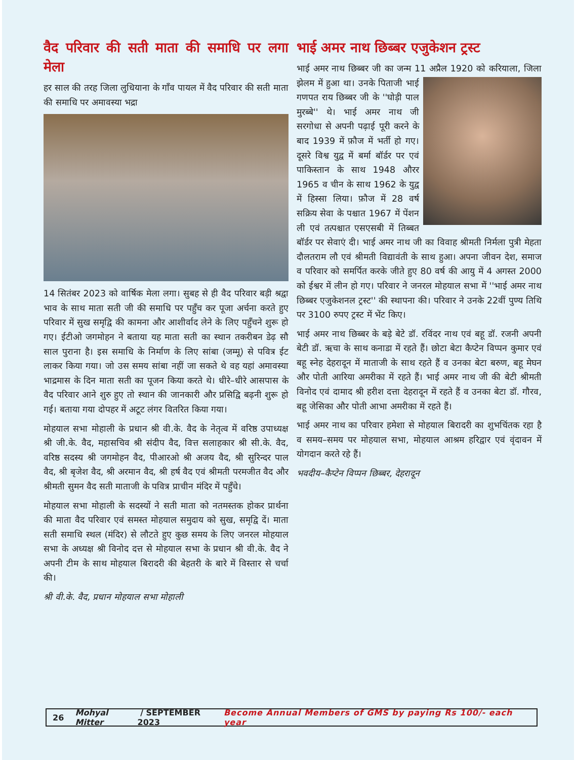वैद परिवार की सती माता की समाधि पर लगा मेला
हर साल की तरह जिला लुधियाना के गाँव पायल में वैद परिवार की सती माता की समाधि पर अमावस्या भद्रा
14 सितंबर 2023 को वार्षिक मेला लगा। सुबह से ही वैद परिवार बड़ी श्रद्वा भाव के साथ माता सती जी की समाधि पर पहुँच कर पूजा अर्चना करते हुए परिवार में सुख समृद्वि की कामना और आशीर्वाद लेने के लिए पहुँचने शुरू हो गए। ईटीओ जगमोहन ने बताया यह माता सती का स्थान तकरीबन डेढ़ सौ साल पुराना है। इस समाधि के निर्माण के लिए सांबा (जम्मू) से पवित्र ईट लाकर किया गया। जो उस समय सांबा नहीं जा सकते थे वह यहां अमावस्या भाद्रमास के दिन माता सती का पूजन किया करते थे। धीरे–धीरे आसपास के वैद परिवार आने शुरु हुए तो स्थान की जानकारी और प्रसिद्वि बढ़नी शुरू हो गई। बताया गया दोपहर में अटूट लंगर वितरित किया गया।
मोहयाल सभा मोहाली के प्रधान श्री वी.के. वैद के नेतृत्व में वरिष्ठ उपाध्यक्ष श्री जी.के. वैद, महासचिव श्री संदीप वैद, वित्त सलाहकार श्री सी.के. वैद, वरिष्ठ सदस्य श्री जगमोहन वैद, पीआरओ श्री अजय वैद, श्री सुरिन्दर पाल वैद, श्री बृजेश वैद, श्री अरमान वैद, श्री हर्ष वैद एवं श्रीमती परमजीत वैद और श्रीमती सुमन वैद सती माताजी के पवित्र प्राचीन मंदिर में पहुँचे।
मोहयाल सभा मोहाली के सदस्यों ने सती माता को नतमस्तक होकर प्रार्थना की माता वैद परिवार एवं समस्त मोहयाल समुदाय को सुख, समृद्वि दें। माता सती समाधि स्थल (मंदिर) से लौटते हुए कुछ समय के लिए जनरल मोहयाल सभा के अध्यक्ष श्री विनोद दत्त से मोहयाल सभा के प्रधान श्री वी.के. वैद ने अपनी टीम के साथ मोहयाल बिरादरी की बेहतरी के बारे में विस्तार से चर्चा की।
श्री वी.के. वैद, प्रधान मोहयाल सभा मोहाली
भाई अमर नाथ छिब्बर एजुकेशन ट्रस्ट
भाई अमर नाथ छिब्बर जी का जन्म 11 अप्रैल 1920 को करियाला, जिला झेलम में हुआ था। उनके पिताजी भाई गणपत राय छिब्बर जी के ''घोड़ी पाल मुरब्बे'' थे। भाई अमर नाथ जी सरगोधा से अपनी पढ़ाई पूरी करने के बाद 1939 में फ़ौज में भर्ती हो गए। दूसरे विश्व युद्व में बर्मा बॉर्डर पर एवं पाकिस्तान के साथ 1948 औरर 1965 व चीन के साथ 1962 के युद्व में हिस्सा लिया। फ़ौज में 28 वर्ष सक्रिय सेवा के पश्चात 1967 में पेंशन ली एवं तत्पश्चात एसएसबी में तिब्बत बॉर्डर पर सेवाएं दी। भाई अमर नाथ जी का विवाह श्रीमती निर्मला पुत्री मेहता दौलतराम लौ एवं श्रीमती विद्यावंती के साथ हुआ। अपना जीवन देश, समाज व परिवार को समर्पित करके जीते हुए 80 वर्ष की आयु में 4 अगस्त 2000 को ईश्वर में लीन हो गए। परिवार ने जनरल मोहयाल सभा में ''भाई अमर नाथ छिब्बर एजुकेशनल ट्रस्ट'' की स्थापना की। परिवार ने उनके 22वीं पुण्य तिथि पर 3100 रुपए ट्रस्ट में भेंट किए।
भाई अमर नाथ छिब्बर के बड़े बेटे डॉ. रविंदर नाथ एवं बहू डॉ. रजनी अपनी बेटी डॉ. ऋचा के साथ कनाडा में रहते हैं। छोटा बेटा कैप्टेन विप्पन कुमार एवं बहू स्नेह देहरादून में माताजी के साथ रहते हैं व उनका बेटा बरुण, बहू मेघन और पोती आरिया अमरीका में रहते हैं। भाई अमर नाथ जी की बेटी श्रीमती विनोद एवं दामाद श्री हरीश दत्ता देहरादून में रहते हैं व उनका बेटा डॉ. गौरव, बहू जेसिका और पोती आभा अमरीका में रहते हैं।
भाई अमर नाथ का परिवार हमेशा से मोहयाल बिरादरी का शुभचिंतक रहा है व समय–समय पर मोहयाल सभा, मोहयाल आश्रम हरिद्वार एवं वृंदावन में योगदान करते रहे हैं।
भवदीय–कैप्टेन विप्पन छिब्बर, देहरादून
26 Mohyal Mitter / SEPTEMBER 2023 Become Annual Members of GMS by paying Rs 100/- each year